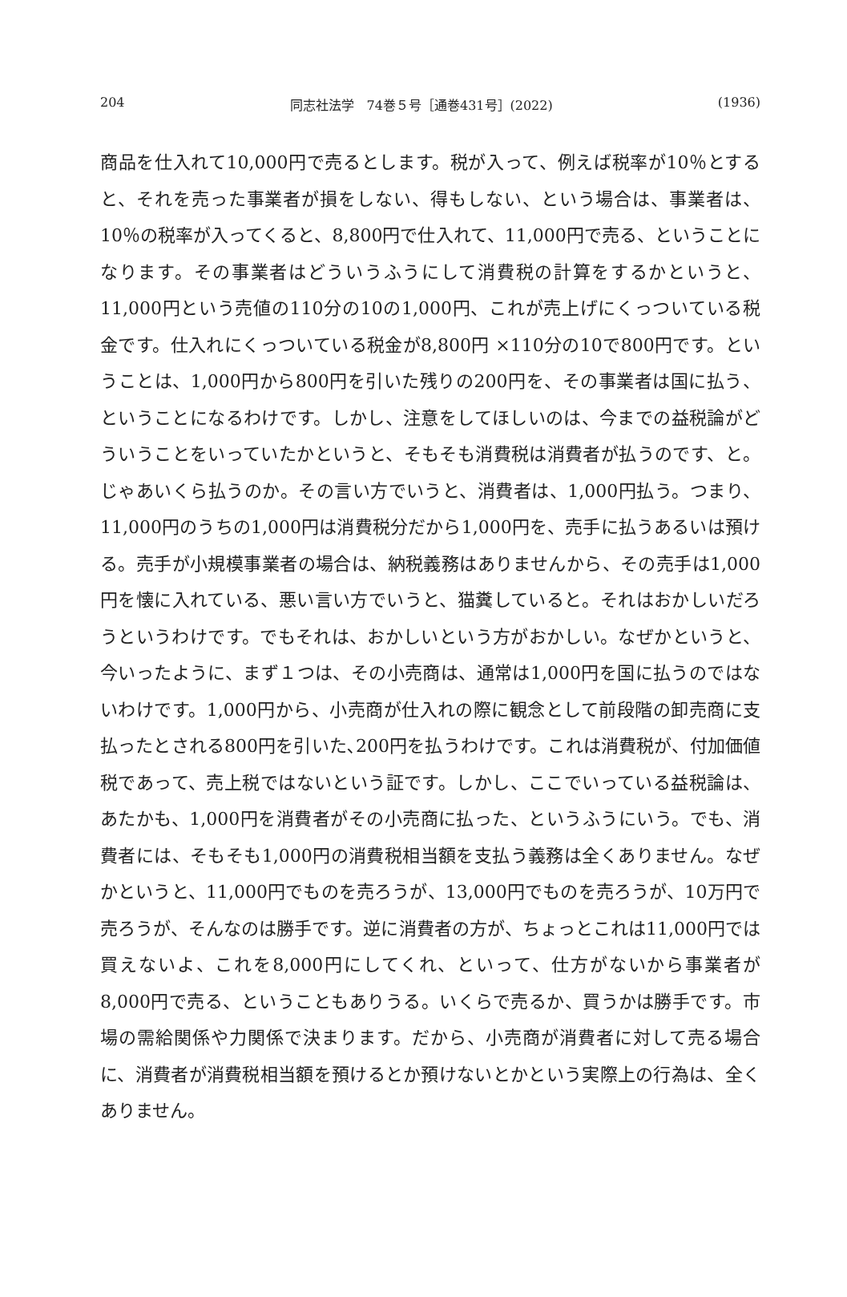204 同志社法学　74巻５号［通巻431号］(2022) (1936)
商品を仕入れて10,000円で売るとします。税が入って、例えば税率が10％とすると、それを売った事業者が損をしない、得もしない、という場合は、事業者は、10％の税率が入ってくると、8,800円で仕入れて、11,000円で売る、ということになります。その事業者はどういうふうにして消費税の計算をするかというと、11,000円という売値の110分の10の1,000円、これが売上げにくっついている税金です。仕入れにくっついている税金が8,800円 ×110分の10で800円です。ということは、1,000円から800円を引いた残りの200円を、その事業者は国に払う、ということになるわけです。しかし、注意をしてほしいのは、今までの益税論がどういうことをいっていたかというと、そもそも消費税は消費者が払うのです、と。じゃあいくら払うのか。その言い方でいうと、消費者は、1,000円払う。つまり、11,000円のうちの1,000円は消費税分だから1,000円を、売手に払うあるいは預ける。売手が小規模事業者の場合は、納税義務はありませんから、その売手は1,000円を懐に入れている、悪い言い方でいうと、猫糞していると。それはおかしいだろうというわけです。でもそれは、おかしいという方がおかしい。なぜかというと、今いったように、まず１つは、その小売商は、通常は1,000円を国に払うのではないわけです。1,000円から、小売商が仕入れの際に観念として前段階の卸売商に支払ったとされる800円を引いた､200円を払うわけです。これは消費税が、付加価値税であって、売上税ではないという証です。しかし、ここでいっている益税論は、あたかも、1,000円を消費者がその小売商に払った、というふうにいう。でも、消費者には、そもそも1,000円の消費税相当額を支払う義務は全くありません。なぜかというと、11,000円でものを売ろうが、13,000円でものを売ろうが、10万円で売ろうが、そんなのは勝手です。逆に消費者の方が、ちょっとこれは11,000円では買えないよ、これを8,000円にしてくれ、といって、仕方がないから事業者が8,000円で売る、ということもありうる。いくらで売るか、買うかは勝手です。市場の需給関係や力関係で決まります。だから、小売商が消費者に対して売る場合に、消費者が消費税相当額を預けるとか預けないとかという実際上の行為は、全くありません。